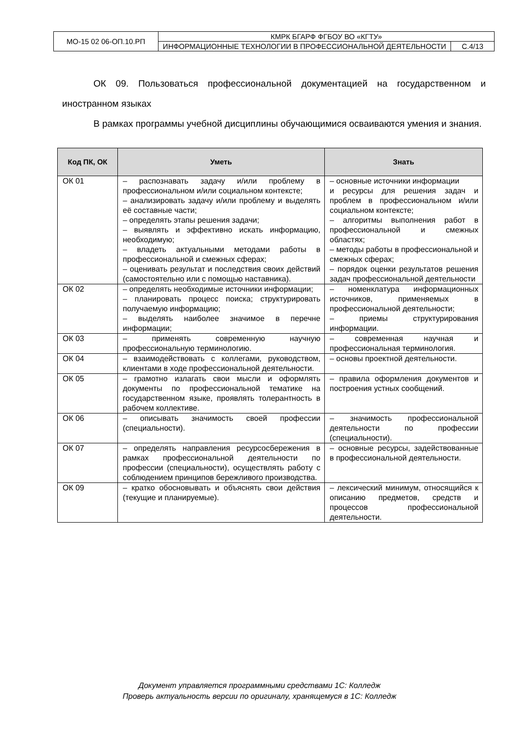| МО-15 02 06-ОП.10.РП | КМРК БГАРФ ФГБОУ ВО «КГТУ» | |
| | ИНФОРМАЦИОННЫЕ ТЕХНОЛОГИИ В ПРОФЕССИОНАЛЬНОЙ ДЕЯТЕЛЬНОСТИ | С.4/13 |
ОК 09. Пользоваться профессиональной документацией на государственном и иностранном языках
В рамках программы учебной дисциплины обучающимися осваиваются умения и знания.
| Код ПК, ОК | Уметь | Знать |
| --- | --- | --- |
| ОК 01 | – распознавать задачу и/или проблему в профессиональном и/или социальном контексте; – анализировать задачу и/или проблему и выделять её составные части; – определять этапы решения задачи; – выявлять и эффективно искать информацию, необходимую; – владеть актуальными методами работы в профессиональной и смежных сферах; – оценивать результат и последствия своих действий (самостоятельно или с помощью наставника). | – основные источники информации и ресурсы для решения задач и проблем в профессиональном и/или социальном контексте; – алгоритмы выполнения работ в профессиональной и смежных областях; – методы работы в профессиональной и смежных сферах; – порядок оценки результатов решения задач профессиональной деятельности |
| ОК 02 | – определять необходимые источники информации; – планировать процесс поиска; структурировать получаемую информацию; – выделять наиболее значимое в перечне информации; | – номенклатура информационных источников, применяемых в профессиональной деятельности; – приемы структурирования информации. |
| ОК 03 | – применять современную научную профессиональную терминологию. | – современная научная и профессиональная терминология. |
| ОК 04 | – взаимодействовать с коллегами, руководством, клиентами в ходе профессиональной деятельности. | – основы проектной деятельности. |
| ОК 05 | – грамотно излагать свои мысли и оформлять документы по профессиональной тематике на государственном языке, проявлять толерантность в рабочем коллективе. | – правила оформления документов и построения устных сообщений. |
| ОК 06 | – описывать значимость своей профессии (специальности). | – значимость профессиональной деятельности по профессии (специальности). |
| ОК 07 | – определять направления ресурсосбережения в рамках профессиональной деятельности по профессии (специальности), осуществлять работу с соблюдением принципов бережливого производства. | – основные ресурсы, задействованные в профессиональной деятельности. |
| ОК 09 | – кратко обосновывать и объяснять свои действия (текущие и планируемые). | – лексический минимум, относящийся к описанию предметов, средств и процессов профессиональной деятельности. |
Документ управляется программными средствами 1С: Колледж
Проверь актуальность версии по оригиналу, хранящемуся в 1С: Колледж